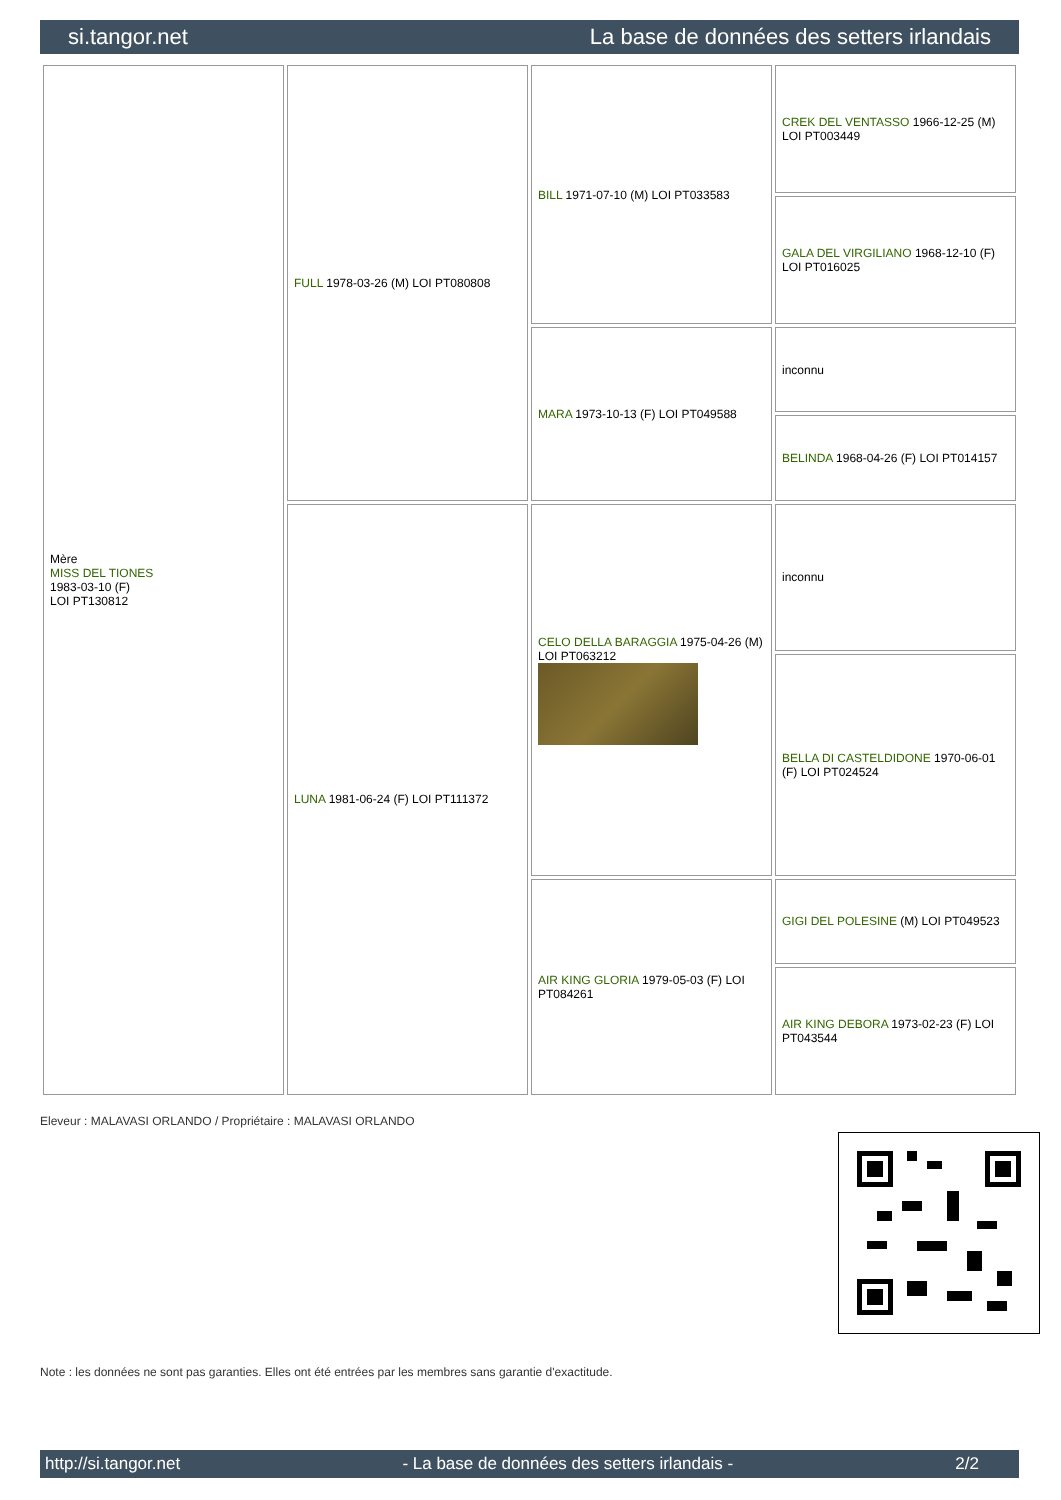si.tangor.net La base de données des setters irlandais
| Mère MISS DEL TIONES 1983-03-10 (F) LOI PT130812 | FULL 1978-03-26 (M) LOI PT080808 | BILL 1971-07-10 (M) LOI PT033583 | CREK DEL VENTASSO 1966-12-25 (M) LOI PT003449 |
| | | | GALA DEL VIRGILIANO 1968-12-10 (F) LOI PT016025 |
| | | MARA 1973-10-13 (F) LOI PT049588 | inconnu |
| | | | BELINDA 1968-04-26 (F) LOI PT014157 |
| | LUNA 1981-06-24 (F) LOI PT111372 | CELO DELLA BARAGGIA 1975-04-26 (M) LOI PT063212 | inconnu |
| | | | BELLA DI CASTELDIDONE 1970-06-01 (F) LOI PT024524 |
| | | AIR KING GLORIA 1979-05-03 (F) LOI PT084261 | GIGI DEL POLESINE (M) LOI PT049523 |
| | | | AIR KING DEBORA 1973-02-23 (F) LOI PT043544 |
Eleveur : MALAVASI ORLANDO / Propriétaire : MALAVASI ORLANDO
Note : les données ne sont pas garanties. Elles ont été entrées par les membres sans garantie d'exactitude.
http://si.tangor.net - La base de données des setters irlandais - 2/2